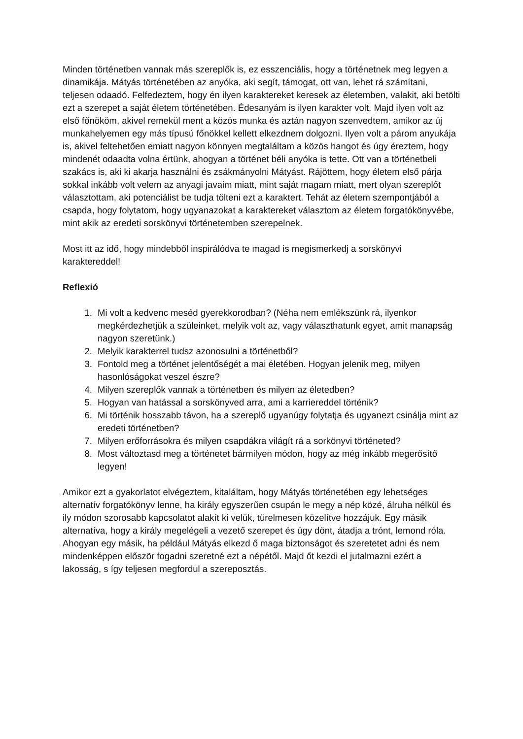Minden történetben vannak más szereplők is, ez esszenciális, hogy a történetnek meg legyen a dinamikája. Mátyás történetében az anyóka, aki segít, támogat, ott van, lehet rá számítani, teljesen odaadó. Felfedeztem, hogy én ilyen karaktereket keresek az életemben, valakit, aki betölti ezt a szerepet a saját életem történetében. Édesanyám is ilyen karakter volt. Majd ilyen volt az első főnököm, akivel remekül ment a közös munka és aztán nagyon szenvedtem, amikor az új munkahelyemen egy más típusú főnökkel kellett elkezdnem dolgozni. Ilyen volt a párom anyukája is, akivel feltehetően emiatt nagyon könnyen megtaláltam a közös hangot és úgy éreztem, hogy mindenét odaadta volna értünk, ahogyan a történet béli anyóka is tette. Ott van a történetbeli szakács is, aki ki akarja használni és zsákmányolni Mátyást. Rájöttem, hogy életem első párja sokkal inkább volt velem az anyagi javaim miatt, mint saját magam miatt, mert olyan szereplőt választottam, aki potenciálist be tudja tölteni ezt a karaktert. Tehát az életem szempontjából a csapda, hogy folytatom, hogy ugyanazokat a karaktereket választom az életem forgatókönyvébe, mint akik az eredeti sorskönyvi történetemben szerepelnek.
Most itt az idő, hogy mindebből inspirálódva te magad is megismerkedj a sorskönyvi karaktereddel!
Reflexió
1. Mi volt a kedvenc meséd gyerekkorodban? (Néha nem emlékszünk rá, ilyenkor megkérdezhetjük a szüleinket, melyik volt az, vagy választhatunk egyet, amit manapság nagyon szeretünk.)
2. Melyik karakterrel tudsz azonosulni a történetből?
3. Fontold meg a történet jelentőségét a mai életében. Hogyan jelenik meg, milyen hasonlóságokat veszel észre?
4. Milyen szereplők vannak a történetben és milyen az életedben?
5. Hogyan van hatással a sorskönyved arra, ami a karriereddel történik?
6. Mi történik hosszabb távon, ha a szereplő ugyanúgy folytatja és ugyanezt csinálja mint az eredeti történetben?
7. Milyen erőforrásokra és milyen csapdákra világít rá a sorkönyvi történeted?
8. Most változtasd meg a történetet bármilyen módon, hogy az még inkább megerősítő legyen!
Amikor ezt a gyakorlatot elvégeztem, kitaláltam, hogy Mátyás történetében egy lehetséges alternatív forgatókönyv lenne, ha király egyszerűen csupán le megy a nép közé, álruha nélkül és ily módon szorosabb kapcsolatot alakít ki velük, türelmesen közelítve hozzájuk. Egy másik alternatíva, hogy a király megelégeli a vezető szerepet és úgy dönt, átadja a trónt, lemond róla. Ahogyan egy másik, ha például Mátyás elkezd ő maga biztonságot és szeretetet adni és nem mindenképpen először fogadni szeretné ezt a népétől. Majd őt kezdi el jutalmazni ezért a lakosság, s így teljesen megfordul a szereposztás.